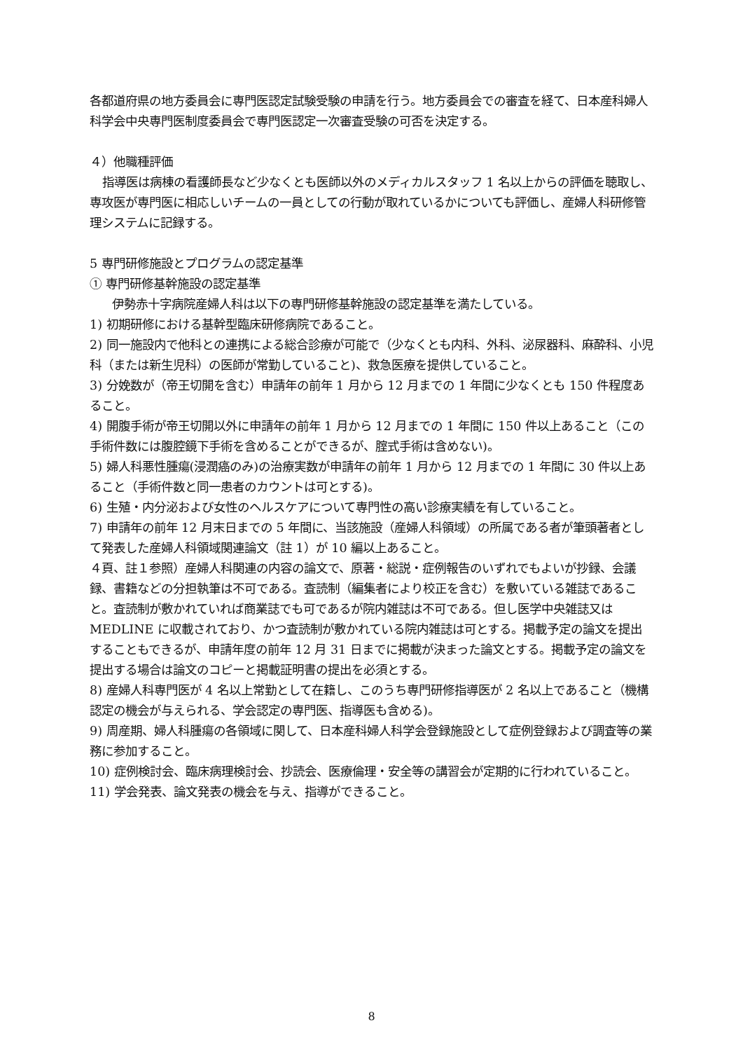各都道府県の地方委員会に専門医認定試験受験の申請を行う。地方委員会での審査を経て、日本産科婦人科学会中央専門医制度委員会で専門医認定一次審査受験の可否を決定する。
４）他職種評価
指導医は病棟の看護師長など少なくとも医師以外のメディカルスタッフ 1 名以上からの評価を聴取し、専攻医が専門医に相応しいチームの一員としての行動が取れているかについても評価し、産婦人科研修管理システムに記録する。
5 専門研修施設とプログラムの認定基準
① 専門研修基幹施設の認定基準
伊勢赤十字病院産婦人科は以下の専門研修基幹施設の認定基準を満たしている。
1) 初期研修における基幹型臨床研修病院であること。
2) 同一施設内で他科との連携による総合診療が可能で（少なくとも内科、外科、泌尿器科、麻酔科、小児科（または新生児科）の医師が常勤していること)、救急医療を提供していること。
3) 分娩数が（帝王切開を含む）申請年の前年 1 月から 12 月までの 1 年間に少なくとも 150 件程度あること。
4) 開腹手術が帝王切開以外に申請年の前年 1 月から 12 月までの 1 年間に 150 件以上あること（この手術件数には腹腔鏡下手術を含めることができるが、腟式手術は含めない)。
5) 婦人科悪性腫瘍(浸潤癌のみ)の治療実数が申請年の前年 1 月から 12 月までの 1 年間に 30 件以上あること（手術件数と同一患者のカウントは可とする)。
6) 生殖・内分泌および女性のヘルスケアについて専門性の高い診療実績を有していること。
7) 申請年の前年 12 月末日までの 5 年間に、当該施設（産婦人科領域）の所属である者が筆頭著者として発表した産婦人科領域関連論文（註 1）が 10 編以上あること。
４頁、註１参照）産婦人科関連の内容の論文で、原著・総説・症例報告のいずれでもよいが抄録、会議録、書籍などの分担執筆は不可である。査読制（編集者により校正を含む）を敷いている雑誌であること。査読制が敷かれていれば商業誌でも可であるが院内雑誌は不可である。但し医学中央雑誌又は MEDLINE に収載されており、かつ査読制が敷かれている院内雑誌は可とする。掲載予定の論文を提出することもできるが、申請年度の前年 12 月 31 日までに掲載が決まった論文とする。掲載予定の論文を提出する場合は論文のコピーと掲載証明書の提出を必須とする。
8) 産婦人科専門医が 4 名以上常勤として在籍し、このうち専門研修指導医が 2 名以上であること（機構認定の機会が与えられる、学会認定の専門医、指導医も含める)。
9) 周産期、婦人科腫瘍の各領域に関して、日本産科婦人科学会登録施設として症例登録および調査等の業務に参加すること。
10) 症例検討会、臨床病理検討会、抄読会、医療倫理・安全等の講習会が定期的に行われていること。
11) 学会発表、論文発表の機会を与え、指導ができること。
8